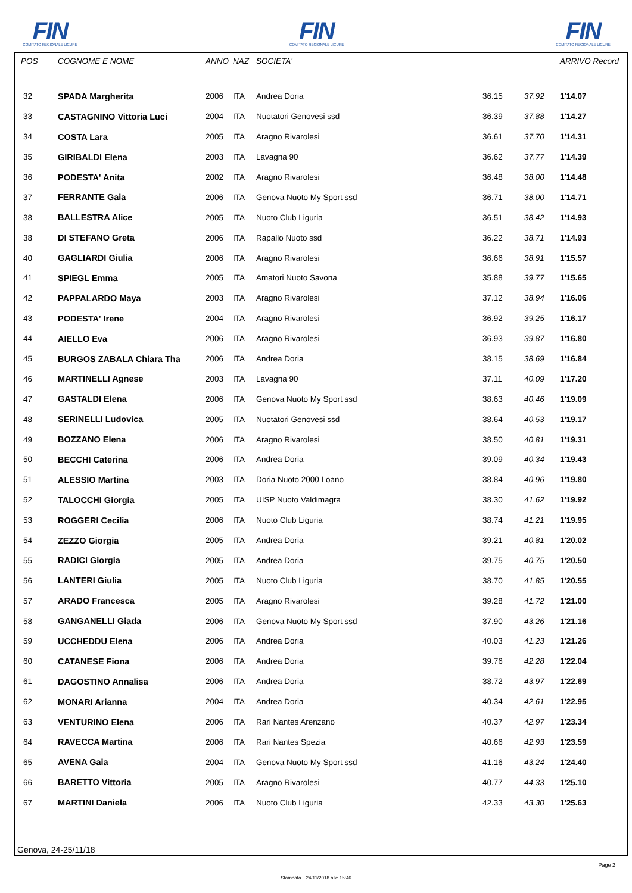FIN
COMITATO REGIONALE LIGURE
FIN
COMITATO REGIONALE LIGURE
FIN
COMITATO REGIONALE LIGURE
| POS | COGNOME E NOME | ANNO | NAZ | SOCIETA' | | | ARRIVO Record | |
| --- | --- | --- | --- | --- | --- | --- | --- | --- |
| 32 | SPADA Margherita | 2006 | ITA | Andrea Doria | 36.15 | 37.92 | 1'14.07 | |
| 33 | CASTAGNINO Vittoria Luci | 2004 | ITA | Nuotatori Genovesi ssd | 36.39 | 37.88 | 1'14.27 | |
| 34 | COSTA Lara | 2005 | ITA | Aragno Rivarolesi | 36.61 | 37.70 | 1'14.31 | |
| 35 | GIRIBALDI Elena | 2003 | ITA | Lavagna 90 | 36.62 | 37.77 | 1'14.39 | |
| 36 | PODESTA' Anita | 2002 | ITA | Aragno Rivarolesi | 36.48 | 38.00 | 1'14.48 | |
| 37 | FERRANTE Gaia | 2006 | ITA | Genova Nuoto My Sport ssd | 36.71 | 38.00 | 1'14.71 | |
| 38 | BALLESTRA Alice | 2005 | ITA | Nuoto Club Liguria | 36.51 | 38.42 | 1'14.93 | |
| 38 | DI STEFANO Greta | 2006 | ITA | Rapallo Nuoto ssd | 36.22 | 38.71 | 1'14.93 | |
| 40 | GAGLIARDI Giulia | 2006 | ITA | Aragno Rivarolesi | 36.66 | 38.91 | 1'15.57 | |
| 41 | SPIEGL Emma | 2005 | ITA | Amatori Nuoto Savona | 35.88 | 39.77 | 1'15.65 | |
| 42 | PAPPALARDO Maya | 2003 | ITA | Aragno Rivarolesi | 37.12 | 38.94 | 1'16.06 | |
| 43 | PODESTA' Irene | 2004 | ITA | Aragno Rivarolesi | 36.92 | 39.25 | 1'16.17 | |
| 44 | AIELLO Eva | 2006 | ITA | Aragno Rivarolesi | 36.93 | 39.87 | 1'16.80 | |
| 45 | BURGOS ZABALA Chiara Tha | 2006 | ITA | Andrea Doria | 38.15 | 38.69 | 1'16.84 | |
| 46 | MARTINELLI Agnese | 2003 | ITA | Lavagna 90 | 37.11 | 40.09 | 1'17.20 | |
| 47 | GASTALDI Elena | 2006 | ITA | Genova Nuoto My Sport ssd | 38.63 | 40.46 | 1'19.09 | |
| 48 | SERINELLI Ludovica | 2005 | ITA | Nuotatori Genovesi ssd | 38.64 | 40.53 | 1'19.17 | |
| 49 | BOZZANO Elena | 2006 | ITA | Aragno Rivarolesi | 38.50 | 40.81 | 1'19.31 | |
| 50 | BECCHI Caterina | 2006 | ITA | Andrea Doria | 39.09 | 40.34 | 1'19.43 | |
| 51 | ALESSIO Martina | 2003 | ITA | Doria Nuoto 2000 Loano | 38.84 | 40.96 | 1'19.80 | |
| 52 | TALOCCHI Giorgia | 2005 | ITA | UISP Nuoto Valdimagra | 38.30 | 41.62 | 1'19.92 | |
| 53 | ROGGERI Cecilia | 2006 | ITA | Nuoto Club Liguria | 38.74 | 41.21 | 1'19.95 | |
| 54 | ZEZZO Giorgia | 2005 | ITA | Andrea Doria | 39.21 | 40.81 | 1'20.02 | |
| 55 | RADICI Giorgia | 2005 | ITA | Andrea Doria | 39.75 | 40.75 | 1'20.50 | |
| 56 | LANTERI Giulia | 2005 | ITA | Nuoto Club Liguria | 38.70 | 41.85 | 1'20.55 | |
| 57 | ARADO Francesca | 2005 | ITA | Aragno Rivarolesi | 39.28 | 41.72 | 1'21.00 | |
| 58 | GANGANELLI Giada | 2006 | ITA | Genova Nuoto My Sport ssd | 37.90 | 43.26 | 1'21.16 | |
| 59 | UCCHEDDU Elena | 2006 | ITA | Andrea Doria | 40.03 | 41.23 | 1'21.26 | |
| 60 | CATANESE Fiona | 2006 | ITA | Andrea Doria | 39.76 | 42.28 | 1'22.04 | |
| 61 | DAGOSTINO Annalisa | 2006 | ITA | Andrea Doria | 38.72 | 43.97 | 1'22.69 | |
| 62 | MONARI Arianna | 2004 | ITA | Andrea Doria | 40.34 | 42.61 | 1'22.95 | |
| 63 | VENTURINO Elena | 2006 | ITA | Rari Nantes Arenzano | 40.37 | 42.97 | 1'23.34 | |
| 64 | RAVECCA Martina | 2006 | ITA | Rari Nantes Spezia | 40.66 | 42.93 | 1'23.59 | |
| 65 | AVENA Gaia | 2004 | ITA | Genova Nuoto My Sport ssd | 41.16 | 43.24 | 1'24.40 | |
| 66 | BARETTO Vittoria | 2005 | ITA | Aragno Rivarolesi | 40.77 | 44.33 | 1'25.10 | |
| 67 | MARTINI Daniela | 2006 | ITA | Nuoto Club Liguria | 42.33 | 43.30 | 1'25.63 | |
Genova, 24-25/11/18
Page 2
Stampata il 24/11/2018 alle 15:46